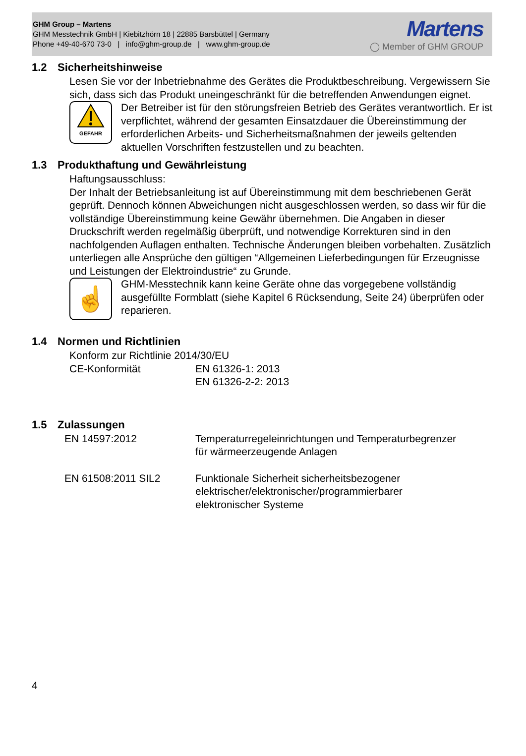GHM Group – Martens
GHM Messtechnik GmbH | Kiebitzhörn 18 | 22885 Barsbüttel | Germany
Phone +49-40-670 73-0 | info@ghm-group.de | www.ghm-group.de
Martens
◯ Member of GHM GROUP
1.2 Sicherheitshinweise
Lesen Sie vor der Inbetriebnahme des Gerätes die Produktbeschreibung. Vergewissern Sie sich, dass sich das Produkt uneingeschränkt für die betreffenden Anwendungen eignet.
GEFAHR
Der Betreiber ist für den störungsfreien Betrieb des Gerätes verantwortlich. Er ist verpflichtet, während der gesamten Einsatzdauer die Übereinstimmung der erforderlichen Arbeits- und Sicherheitsmaßnahmen der jeweils geltenden aktuellen Vorschriften festzustellen und zu beachten.
1.3 Produkthaftung und Gewährleistung
Haftungsausschluss:
Der Inhalt der Betriebsanleitung ist auf Übereinstimmung mit dem beschriebenen Gerät geprüft. Dennoch können Abweichungen nicht ausgeschlossen werden, so dass wir für die vollständige Übereinstimmung keine Gewähr übernehmen. Die Angaben in dieser Druckschrift werden regelmäßig überprüft, und notwendige Korrekturen sind in den nachfolgenden Auflagen enthalten. Technische Änderungen bleiben vorbehalten. Zusätzlich unterliegen alle Ansprüche den gültigen “Allgemeinen Lieferbedingungen für Erzeugnisse und Leistungen der Elektroindustrie“ zu Grunde.
☝
GHM-Messtechnik kann keine Geräte ohne das vorgegebene vollständig ausgefüllte Formblatt (siehe Kapitel 6 Rücksendung, Seite 24) überprüfen oder reparieren.
1.4 Normen und Richtlinien
Konform zur Richtlinie 2014/30/EU
| CE-Konformität | EN 61326-1: 2013 EN 61326-2-2: 2013 |
1.5 Zulassungen
| EN 14597:2012 | Temperaturregeleinrichtungen und Temperaturbegrenzer für wärmeerzeugende Anlagen |
| EN 61508:2011 SIL2 | Funktionale Sicherheit sicherheitsbezogener elektrischer/elektronischer/programmierbarer elektronischer Systeme |
4